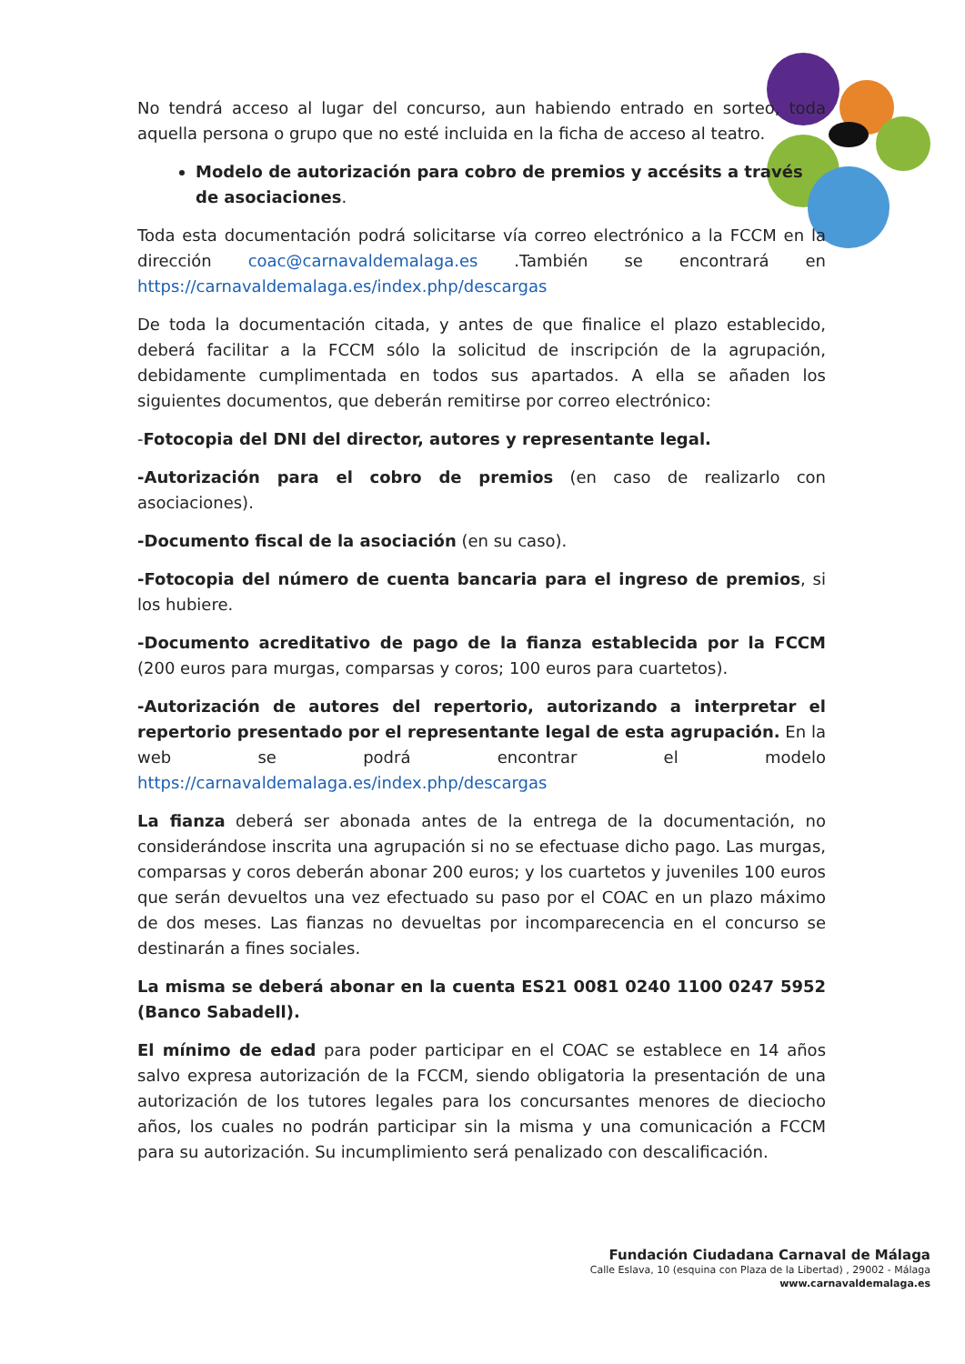No tendrá acceso al lugar del concurso, aun habiendo entrado en sorteo, toda aquella persona o grupo que no esté incluida en la ficha de acceso al teatro.
Modelo de autorización para cobro de premios y accésits a través de asociaciones.
Toda esta documentación podrá solicitarse vía correo electrónico a la FCCM en la dirección coac@carnavaldemalaga.es .También se encontrará en https://carnavaldemalaga.es/index.php/descargas
De toda la documentación citada, y antes de que finalice el plazo establecido, deberá facilitar a la FCCM sólo la solicitud de inscripción de la agrupación, debidamente cumplimentada en todos sus apartados. A ella se añaden los siguientes documentos, que deberán remitirse por correo electrónico:
-Fotocopia del DNI del director, autores y representante legal.
-Autorización para el cobro de premios (en caso de realizarlo con asociaciones).
-Documento fiscal de la asociación (en su caso).
-Fotocopia del número de cuenta bancaria para el ingreso de premios, si los hubiere.
-Documento acreditativo de pago de la fianza establecida por la FCCM (200 euros para murgas, comparsas y coros; 100 euros para cuartetos).
-Autorización de autores del repertorio, autorizando a interpretar el repertorio presentado por el representante legal de esta agrupación. En la web se podrá encontrar el modelo https://carnavaldemalaga.es/index.php/descargas
La fianza deberá ser abonada antes de la entrega de la documentación, no considerándose inscrita una agrupación si no se efectuase dicho pago. Las murgas, comparsas y coros deberán abonar 200 euros; y los cuartetos y juveniles 100 euros que serán devueltos una vez efectuado su paso por el COAC en un plazo máximo de dos meses. Las fianzas no devueltas por incomparecencia en el concurso se destinarán a fines sociales.
La misma se deberá abonar en la cuenta ES21 0081 0240 1100 0247 5952 (Banco Sabadell).
El mínimo de edad para poder participar en el COAC se establece en 14 años salvo expresa autorización de la FCCM, siendo obligatoria la presentación de una autorización de los tutores legales para los concursantes menores de dieciocho años, los cuales no podrán participar sin la misma y una comunicación a FCCM para su autorización. Su incumplimiento será penalizado con descalificación.
Fundación Ciudadana Carnaval de Málaga
Calle Eslava, 10 (esquina con Plaza de la Libertad) , 29002 - Málaga
www.carnavaldemalaga.es